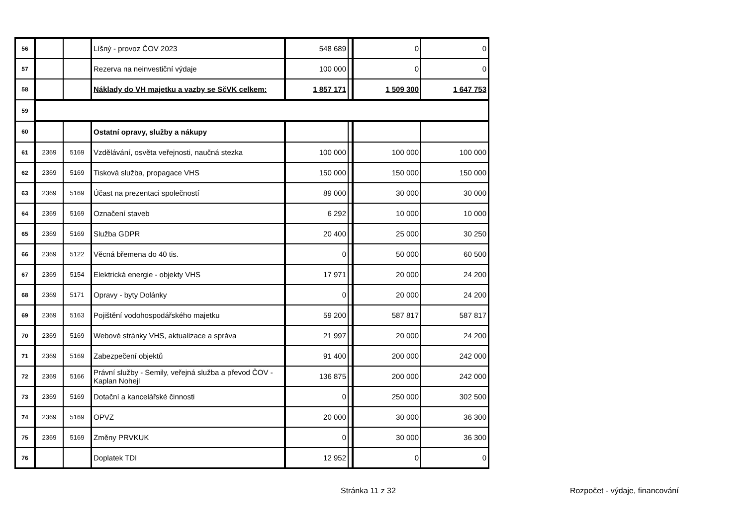| 56 | | | Líšný - provoz ČOV 2023 | 548 689 | | 0 | 0 |
| 57 | | | Rezerva na neinvestiční výdaje | 100 000 | | 0 | 0 |
| 58 | | | Náklady do VH majetku a vazby se SčVK celkem: | 1 857 171 | | 1 509 300 | 1 647 753 |
| 59 | | | | | | | |
| 60 | | | Ostatní opravy, služby a nákupy | | | | |
| 61 | 2369 | 5169 | Vzdělávání, osvěta veřejnosti, naučná stezka | 100 000 | | 100 000 | 100 000 |
| 62 | 2369 | 5169 | Tisková služba, propagace VHS | 150 000 | | 150 000 | 150 000 |
| 63 | 2369 | 5169 | Účast na prezentaci společností | 89 000 | | 30 000 | 30 000 |
| 64 | 2369 | 5169 | Označení staveb | 6 292 | | 10 000 | 10 000 |
| 65 | 2369 | 5169 | Služba GDPR | 20 400 | | 25 000 | 30 250 |
| 66 | 2369 | 5122 | Věcná břemena do 40 tis. | 0 | | 50 000 | 60 500 |
| 67 | 2369 | 5154 | Elektrická energie - objekty VHS | 17 971 | | 20 000 | 24 200 |
| 68 | 2369 | 5171 | Opravy - byty Dolánky | 0 | | 20 000 | 24 200 |
| 69 | 2369 | 5163 | Pojištění vodohospodářského majetku | 59 200 | | 587 817 | 587 817 |
| 70 | 2369 | 5169 | Webové stránky VHS, aktualizace a správa | 21 997 | | 20 000 | 24 200 |
| 71 | 2369 | 5169 | Zabezpečení objektů | 91 400 | | 200 000 | 242 000 |
| 72 | 2369 | 5166 | Právní služby - Semily, veřejná služba a převod ČOV - Kaplan Nohejl | 136 875 | | 200 000 | 242 000 |
| 73 | 2369 | 5169 | Dotační a kancelářské činnosti | 0 | | 250 000 | 302 500 |
| 74 | 2369 | 5169 | OPVZ | 20 000 | | 30 000 | 36 300 |
| 75 | 2369 | 5169 | Změny PRVKUK | 0 | | 30 000 | 36 300 |
| 76 | | | Doplatek TDI | 12 952 | | 0 | 0 |
Stránka 11 z 32 Rozpočet - výdaje, financování